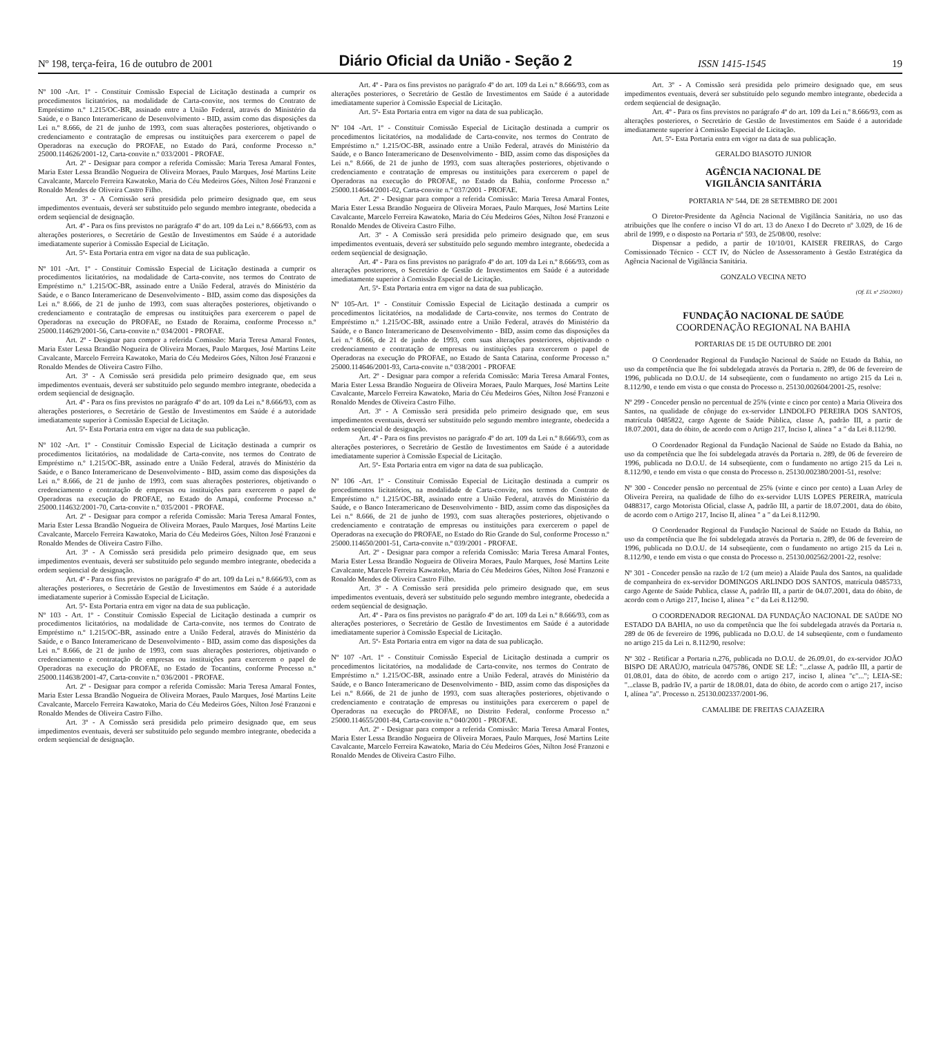Nº 198, terça-feira, 16 de outubro de 2001 Diário Oficial da União - Seção 2 ISSN 1415-1545 19
Nº 100 -Art. 1º - Constituir Comissão Especial de Licitação destinada a cumprir os procedimentos licitatórios, na modalidade de Carta-convite, nos termos do Contrato de Empréstimo n.º 1.215/OC-BR, assinado entre a União Federal, através do Ministério da Saúde, e o Banco Interamericano de Desenvolvimento - BID, assim como das disposições da Lei n.º 8.666, de 21 de junho de 1993, com suas alterações posteriores, objetivando o credenciamento e contratação de empresas ou instituições para exercerem o papel de Operadoras na execução do PROFAE, no Estado do Pará, conforme Processo n.º 25000.114626/2001-12, Carta-convite n.º 033/2001 - PROFAE.
Art. 2º - Designar para compor a referida Comissão: Maria Teresa Amaral Fontes, Maria Ester Lessa Brandão Nogueira de Oliveira Moraes, Paulo Marques, José Martins Leite Cavalcante, Marcelo Ferreira Kawatoko, Maria do Céu Medeiros Góes, Nilton José Franzoni e Ronaldo Mendes de Oliveira Castro Filho.
Art. 3º - A Comissão será presidida pelo primeiro designado que, em seus impedimentos eventuais, deverá ser substituído pelo segundo membro integrante, obedecida a ordem seqüencial de designação.
Art. 4º - Para os fins previstos no parágrafo 4º do art. 109 da Lei n.º 8.666/93, com as alterações posteriores, o Secretário de Gestão de Investimentos em Saúde é a autoridade imediatamente superior à Comissão Especial de Licitação.
Art. 5º- Esta Portaria entra em vigor na data de sua publicação.
Nº 101 -Art. 1º - Constituir Comissão Especial de Licitação destinada a cumprir os procedimentos licitatórios, na modalidade de Carta-convite, nos termos do Contrato de Empréstimo n.º 1.215/OC-BR, assinado entre a União Federal, através do Ministério da Saúde, e o Banco Interamericano de Desenvolvimento - BID, assim como das disposições da Lei n.º 8.666, de 21 de junho de 1993, com suas alterações posteriores, objetivando o credenciamento e contratação de empresas ou instituições para exercerem o papel de Operadoras na execução do PROFAE, no Estado de Roraima, conforme Processo n.º 25000.114629/2001-56, Carta-convite n.º 034/2001 - PROFAE.
Art. 2º - Designar para compor a referida Comissão: Maria Teresa Amaral Fontes, Maria Ester Lessa Brandão Nogueira de Oliveira Moraes, Paulo Marques, José Martins Leite Cavalcante, Marcelo Ferreira Kawatoko, Maria do Céu Medeiros Góes, Nilton José Franzoni e Ronaldo Mendes de Oliveira Castro Filho.
Art. 3º - A Comissão será presidida pelo primeiro designado que, em seus impedimentos eventuais, deverá ser substituído pelo segundo membro integrante, obedecida a ordem seqüencial de designação.
Art. 4º - Para os fins previstos no parágrafo 4º do art. 109 da Lei n.º 8.666/93, com as alterações posteriores, o Secretário de Gestão de Investimentos em Saúde é a autoridade imediatamente superior à Comissão Especial de Licitação.
Art. 5º- Esta Portaria entra em vigor na data de sua publicação.
Nº 102 -Art. 1º - Constituir Comissão Especial de Licitação destinada a cumprir os procedimentos licitatórios, na modalidade de Carta-convite, nos termos do Contrato de Empréstimo n.º 1.215/OC-BR, assinado entre a União Federal, através do Ministério da Saúde, e o Banco Interamericano de Desenvolvimento - BID, assim como das disposições da Lei n.º 8.666, de 21 de junho de 1993, com suas alterações posteriores, objetivando o credenciamento e contratação de empresas ou instituições para exercerem o papel de Operadoras na execução do PROFAE, no Estado do Amapá, conforme Processo n.º 25000.114632/2001-70, Carta-convite n.º 035/2001 - PROFAE.
Art. 2º - Designar para compor a referida Comissão: Maria Teresa Amaral Fontes, Maria Ester Lessa Brandão Nogueira de Oliveira Moraes, Paulo Marques, José Martins Leite Cavalcante, Marcelo Ferreira Kawatoko, Maria do Céu Medeiros Góes, Nilton José Franzoni e Ronaldo Mendes de Oliveira Castro Filho.
Art. 3º - A Comissão será presidida pelo primeiro designado que, em seus impedimentos eventuais, deverá ser substituído pelo segundo membro integrante, obedecida a ordem seqüencial de designação.
Art. 4º - Para os fins previstos no parágrafo 4º do art. 109 da Lei n.º 8.666/93, com as alterações posteriores, o Secretário de Gestão de Investimentos em Saúde é a autoridade imediatamente superior à Comissão Especial de Licitação.
Art. 5º- Esta Portaria entra em vigor na data de sua publicação.
Nº 103 - Art. 1º - Constituir Comissão Especial de Licitação destinada a cumprir os procedimentos licitatórios, na modalidade de Carta-convite, nos termos do Contrato de Empréstimo n.º 1.215/OC-BR, assinado entre a União Federal, através do Ministério da Saúde, e o Banco Interamericano de Desenvolvimento - BID, assim como das disposições da Lei n.º 8.666, de 21 de junho de 1993, com suas alterações posteriores, objetivando o credenciamento e contratação de empresas ou instituições para exercerem o papel de Operadoras na execução do PROFAE, no Estado de Tocantins, conforme Processo n.º 25000.114638/2001-47, Carta-convite n.º 036/2001 - PROFAE.
Art. 2º - Designar para compor a referida Comissão: Maria Teresa Amaral Fontes, Maria Ester Lessa Brandão Nogueira de Oliveira Moraes, Paulo Marques, José Martins Leite Cavalcante, Marcelo Ferreira Kawatoko, Maria do Céu Medeiros Góes, Nilton José Franzoni e Ronaldo Mendes de Oliveira Castro Filho.
Art. 3º - A Comissão será presidida pelo primeiro designado que, em seus impedimentos eventuais, deverá ser substituído pelo segundo membro integrante, obedecida a ordem seqüencial de designação.
Art. 4º - Para os fins previstos no parágrafo 4º do art. 109 da Lei n.º 8.666/93, com as alterações posteriores, o Secretário de Gestão de Investimentos em Saúde é a autoridade imediatamente superior à Comissão Especial de Licitação.
Art. 5º- Esta Portaria entra em vigor na data de sua publicação.
Nº 104 -Art. 1º - Constituir Comissão Especial de Licitação destinada a cumprir os procedimentos licitatórios, na modalidade de Carta-convite, nos termos do Contrato de Empréstimo n.º 1.215/OC-BR, assinado entre a União Federal, através do Ministério da Saúde, e o Banco Interamericano de Desenvolvimento - BID, assim como das disposições da Lei n.º 8.666, de 21 de junho de 1993, com suas alterações posteriores, objetivando o credenciamento e contratação de empresas ou instituições para exercerem o papel de Operadoras na execução do PROFAE, no Estado da Bahia, conforme Processo n.º 25000.114644/2001-02, Carta-convite n.º 037/2001 - PROFAE.
Art. 2º - Designar para compor a referida Comissão: Maria Teresa Amaral Fontes, Maria Ester Lessa Brandão Nogueira de Oliveira Moraes, Paulo Marques, José Martins Leite Cavalcante, Marcelo Ferreira Kawatoko, Maria do Céu Medeiros Góes, Nilton José Franzoni e Ronaldo Mendes de Oliveira Castro Filho.
Art. 3º - A Comissão será presidida pelo primeiro designado que, em seus impedimentos eventuais, deverá ser substituído pelo segundo membro integrante, obedecida a ordem seqüencial de designação.
Art. 4º - Para os fins previstos no parágrafo 4º do art. 109 da Lei n.º 8.666/93, com as alterações posteriores, o Secretário de Gestão de Investimentos em Saúde é a autoridade imediatamente superior à Comissão Especial de Licitação.
Art. 5º- Esta Portaria entra em vigor na data de sua publicação.
Nº 105-Art. 1º - Constituir Comissão Especial de Licitação destinada a cumprir os procedimentos licitatórios, na modalidade de Carta-convite, nos termos do Contrato de Empréstimo n.º 1.215/OC-BR, assinado entre a União Federal, através do Ministério da Saúde, e o Banco Interamericano de Desenvolvimento - BID, assim como das disposições da Lei n.º 8.666, de 21 de junho de 1993, com suas alterações posteriores, objetivando o credenciamento e contratação de empresas ou instituições para exercerem o papel de Operadoras na execução do PROFAE, no Estado de Santa Catarina, conforme Processo n.º 25000.114646/2001-93, Carta-convite n.º 038/2001 - PROFAE
Art. 2º - Designar para compor a referida Comissão: Maria Teresa Amaral Fontes, Maria Ester Lessa Brandão Nogueira de Oliveira Moraes, Paulo Marques, José Martins Leite Cavalcante, Marcelo Ferreira Kawatoko, Maria do Céu Medeiros Góes, Nilton José Franzoni e Ronaldo Mendes de Oliveira Castro Filho.
Art. 3º - A Comissão será presidida pelo primeiro designado que, em seus impedimentos eventuais, deverá ser substituído pelo segundo membro integrante, obedecida a ordem seqüencial de designação.
Art. 4º - Para os fins previstos no parágrafo 4º do art. 109 da Lei n.º 8.666/93, com as alterações posteriores, o Secretário de Gestão de Investimentos em Saúde é a autoridade imediatamente superior à Comissão Especial de Licitação.
Art. 5º- Esta Portaria entra em vigor na data de sua publicação.
Nº 106 -Art. 1º - Constituir Comissão Especial de Licitação destinada a cumprir os procedimentos licitatórios, na modalidade de Carta-convite, nos termos do Contrato de Empréstimo n.º 1.215/OC-BR, assinado entre a União Federal, através do Ministério da Saúde, e o Banco Interamericano de Desenvolvimento - BID, assim como das disposições da Lei n.º 8.666, de 21 de junho de 1993, com suas alterações posteriores, objetivando o credenciamento e contratação de empresas ou instituições para exercerem o papel de Operadoras na execução do PROFAE, no Estado do Rio Grande do Sul, conforme Processo n.º 25000.114650/2001-51, Carta-convite n.º 039/2001 - PROFAE.
Art. 2º - Designar para compor a referida Comissão: Maria Teresa Amaral Fontes, Maria Ester Lessa Brandão Nogueira de Oliveira Moraes, Paulo Marques, José Martins Leite Cavalcante, Marcelo Ferreira Kawatoko, Maria do Céu Medeiros Góes, Nilton José Franzoni e Ronaldo Mendes de Oliveira Castro Filho.
Art. 3º - A Comissão será presidida pelo primeiro designado que, em seus impedimentos eventuais, deverá ser substituído pelo segundo membro integrante, obedecida a ordem seqüencial de designação.
Art. 4º - Para os fins previstos no parágrafo 4º do art. 109 da Lei n.º 8.666/93, com as alterações posteriores, o Secretário de Gestão de Investimentos em Saúde é a autoridade imediatamente superior à Comissão Especial de Licitação.
Art. 5º- Esta Portaria entra em vigor na data de sua publicação.
Nº 107 -Art. 1º - Constituir Comissão Especial de Licitação destinada a cumprir os procedimentos licitatórios, na modalidade de Carta-convite, nos termos do Contrato de Empréstimo n.º 1.215/OC-BR, assinado entre a União Federal, através do Ministério da Saúde, e o Banco Interamericano de Desenvolvimento - BID, assim como das disposições da Lei n.º 8.666, de 21 de junho de 1993, com suas alterações posteriores, objetivando o credenciamento e contratação de empresas ou instituições para exercerem o papel de Operadoras na execução do PROFAE, no Distrito Federal, conforme Processo n.º 25000.114655/2001-84, Carta-convite n.º 040/2001 - PROFAE.
Art. 2º - Designar para compor a referida Comissão: Maria Teresa Amaral Fontes, Maria Ester Lessa Brandão Nogueira de Oliveira Moraes, Paulo Marques, José Martins Leite Cavalcante, Marcelo Ferreira Kawatoko, Maria do Céu Medeiros Góes, Nilton José Franzoni e Ronaldo Mendes de Oliveira Castro Filho.
Art. 3º - A Comissão será presidida pelo primeiro designado que, em seus impedimentos eventuais, deverá ser substituído pelo segundo membro integrante, obedecida a ordem seqüencial de designação.
Art. 4º - Para os fins previstos no parágrafo 4º do art. 109 da Lei n.º 8.666/93, com as alterações posteriores, o Secretário de Gestão de Investimentos em Saúde é a autoridade imediatamente superior à Comissão Especial de Licitação.
Art. 5º- Esta Portaria entra em vigor na data de sua publicação.
GERALDO BIASOTO JUNIOR
AGÊNCIA NACIONAL DE
VIGILÂNCIA SANITÁRIA
PORTARIA Nº 544, DE 28 SETEMBRO DE 2001
O Diretor-Presidente da Agência Nacional de Vigilância Sanitária, no uso das atribuições que lhe confere o inciso VI do art. 13 do Anexo I do Decreto nº 3.029, de 16 de abril de 1999, e o disposto na Portaria nº 593, de 25/08/00, resolve:
Dispensar a pedido, a partir de 10/10/01, KAISER FREIRAS, do Cargo Comissionado Técnico - CCT IV, do Núcleo de Assessoramento à Gestão Estratégica da Agência Nacional de Vigilância Sanitária.
GONZALO VECINA NETO
(Of. El. nº 250/2001)
FUNDAÇÃO NACIONAL DE SAÚDE
COORDENAÇÃO REGIONAL NA BAHIA
PORTARIAS DE 15 DE OUTUBRO DE 2001
O Coordenador Regional da Fundação Nacional de Saúde no Estado da Bahia, no uso da competência que lhe foi subdelegada através da Portaria n. 289, de 06 de fevereiro de 1996, publicada no D.O.U. de 14 subseqüente, com o fundamento no artigo 215 da Lei n. 8.112/90, e tendo em vista o que consta do Processo n. 25130.002604/2001-25, resolve:
Nº 299 - Conceder pensão no percentual de 25% (vinte e cinco por cento) a Maria Oliveira dos Santos, na qualidade de cônjuge do ex-servidor LINDOLFO PEREIRA DOS SANTOS, matrícula 0485822, cargo Agente de Saúde Pública, classe A, padrão III, a partir de 18.07.2001, data do óbito, de acordo com o Artigo 217, Inciso I, alínea " a " da Lei 8.112/90.
O Coordenador Regional da Fundação Nacional de Saúde no Estado da Bahia, no uso da competência que lhe foi subdelegada através da Portaria n. 289, de 06 de fevereiro de 1996, publicada no D.O.U. de 14 subseqüente, com o fundamento no artigo 215 da Lei n. 8.112/90, e tendo em vista o que consta do Processo n. 25130.002380/2001-51, resolve:
Nº 300 - Conceder pensão no percentual de 25% (vinte e cinco por cento) a Luan Arley de Oliveira Pereira, na qualidade de filho do ex-servidor LUIS LOPES PEREIRA, matrícula 0488317, cargo Motorista Oficial, classe A, padrão III, a partir de 18.07.2001, data do óbito, de acordo com o Artigo 217, Inciso II, alínea " a " da Lei 8.112/90.
O Coordenador Regional da Fundação Nacional de Saúde no Estado da Bahia, no uso da competência que lhe foi subdelegada através da Portaria n. 289, de 06 de fevereiro de 1996, publicada no D.O.U. de 14 subseqüente, com o fundamento no artigo 215 da Lei n. 8.112/90, e tendo em vista o que consta do Processo n. 25130.002562/2001-22, resolve:
Nº 301 - Conceder pensão na razão de 1/2 (um meio) a Alaide Paula dos Santos, na qualidade de companheira do ex-servidor DOMINGOS ARLINDO DOS SANTOS, matrícula 0485733, cargo Agente de Saúde Publica, classe A, padrão III, a partir de 04.07.2001, data do óbito, de acordo com o Artigo 217, Inciso I, alínea " c " da Lei 8.112/90.
O COORDENADOR REGIONAL DA FUNDAÇÃO NACIONAL DE SAÚDE NO ESTADO DA BAHIA, no uso da competência que lhe foi subdelegada através da Portaria n. 289 de 06 de fevereiro de 1996, publicada no D.O.U. de 14 subseqüente, com o fundamento no artigo 215 da Lei n. 8.112/90, resolve:
Nº 302 - Retificar a Portaria n.276, publicada no D.O.U. de 26.09.01, do ex-servidor JOÃO BISPO DE ARAÚJO, matrícula 0475786, ONDE SE LÊ: "...classe A, padrão III, a partir de 01.08.01, data do óbito, de acordo com o artigo 217, inciso I, alínea "c"..."; LEIA-SE: "...classe B, padrão IV, a partir de 18.08.01, data do óbito, de acordo com o artigo 217, inciso I, alínea "a". Processo n. 25130.002337/2001-96.
CAMALIBE DE FREITAS CAJAZEIRA